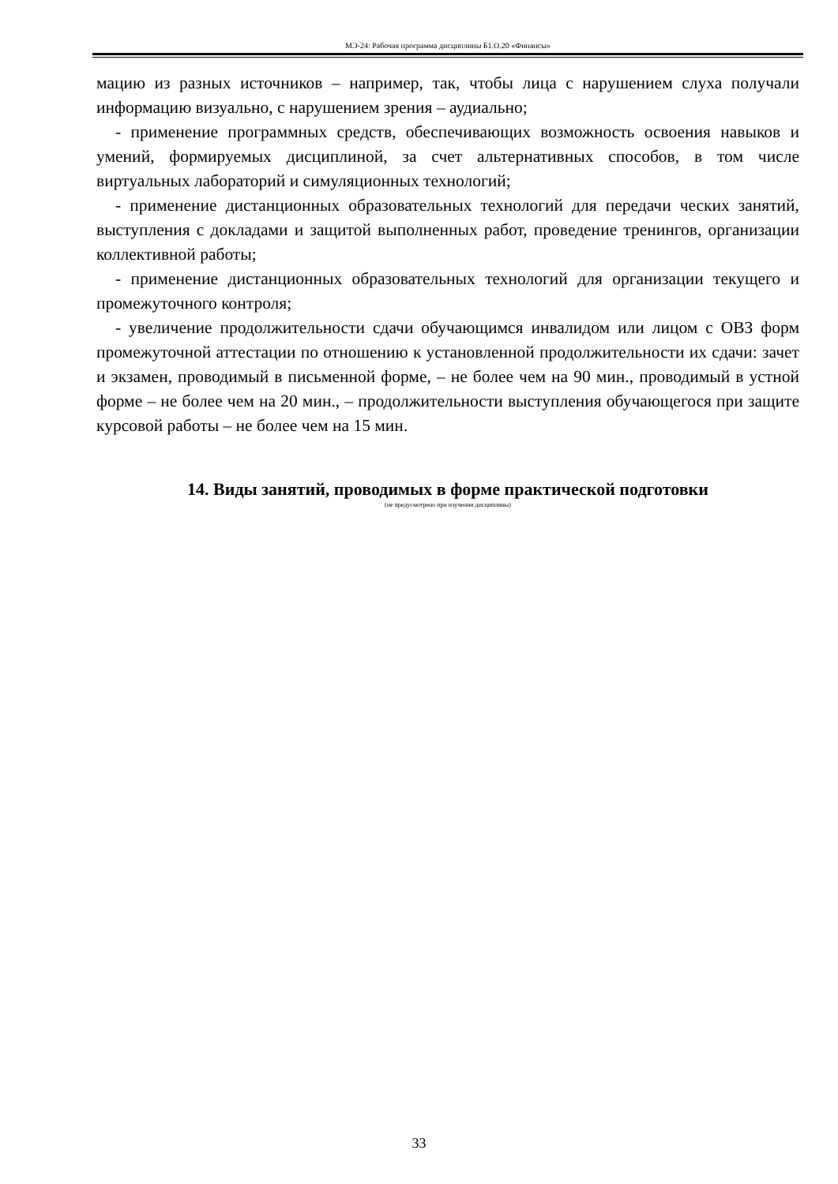МЭ-24: Рабочая программа дисциплины Б1.О.20 «Финансы»
мацию из разных источников – например, так, чтобы лица с нарушением слуха получали информацию визуально, с нарушением зрения – аудиально;
- применение программных средств, обеспечивающих возможность освоения навыков и умений, формируемых дисциплиной, за счет альтернативных способов, в том числе виртуальных лабораторий и симуляционных технологий;
- применение дистанционных образовательных технологий для передачи ческих занятий, выступления с докладами и защитой выполненных работ, проведение тренингов, организации коллективной работы;
- применение дистанционных образовательных технологий для организации текущего и промежуточного контроля;
- увеличение продолжительности сдачи обучающимся инвалидом или лицом с ОВЗ форм промежуточной аттестации по отношению к установленной продолжительности их сдачи: зачет и экзамен, проводимый в письменной форме, – не более чем на 90 мин., проводимый в устной форме – не более чем на 20 мин., – продолжительности выступления обучающегося при защите курсовой работы – не более чем на 15 мин.
14. Виды занятий, проводимых в форме практической подготовки
(не предусмотрено при изучении дисциплины)
33